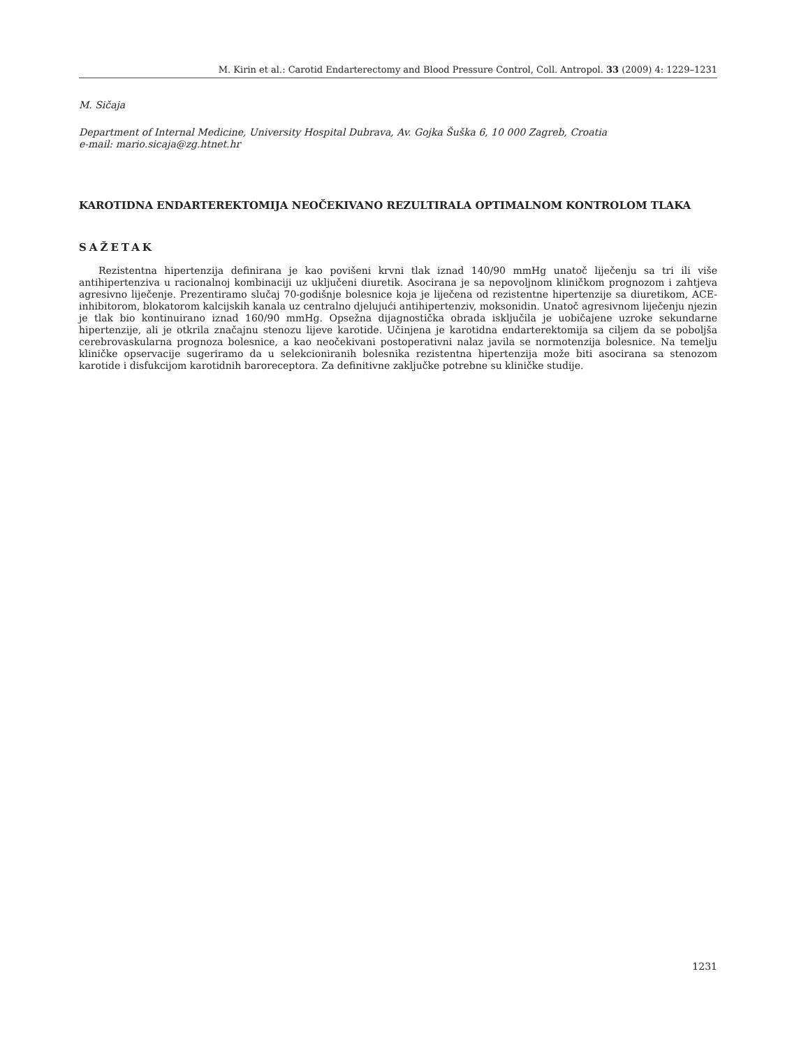M. Kirin et al.: Carotid Endarterectomy and Blood Pressure Control, Coll. Antropol. 33 (2009) 4: 1229–1231
M. Sičaja
Department of Internal Medicine, University Hospital Dubrava, Av. Gojka Šuška 6, 10 000 Zagreb, Croatia
e-mail: mario.sicaja@zg.htnet.hr
KAROTIDNA ENDARTEREKTOMIJA NEOČEKIVANO REZULTIRALA OPTIMALNOM KONTROLOM TLAKA
SAŽETAK
Rezistentna hipertenzija definirana je kao povišeni krvni tlak iznad 140/90 mmHg unatoč liječenju sa tri ili više antihipertenziva u racionalnoj kombinaciji uz uključeni diuretik. Asocirana je sa nepovoljnom kliničkom prognozom i zahtjeva agresivno liječenje. Prezentiramo slučaj 70-godišnje bolesnice koja je liječena od rezistentne hipertenzije sa diuretikom, ACE-inhibitorom, blokatorom kalcijskih kanala uz centralno djelujući antihipertenziv, moksonidin. Unatoč agresivnom liječenju njezin je tlak bio kontinuirano iznad 160/90 mmHg. Opsežna dijagnostička obrada isključila je uobičajene uzroke sekundarne hipertenzije, ali je otkrila značajnu stenozu lijeve karotide. Učinjena je karotidna endarterektomija sa ciljem da se poboljša cerebrovaskularna prognoza bolesnice, a kao neočekivani postoperativni nalaz javila se normotenzija bolesnice. Na temelju kliničke opservacije sugeriramo da u selekcioniranih bolesnika rezistentna hipertenzija može biti asocirana sa stenozom karotide i disfukcijom karotidnih baroreceptora. Za definitivne zaključke potrebne su kliničke studije.
1231